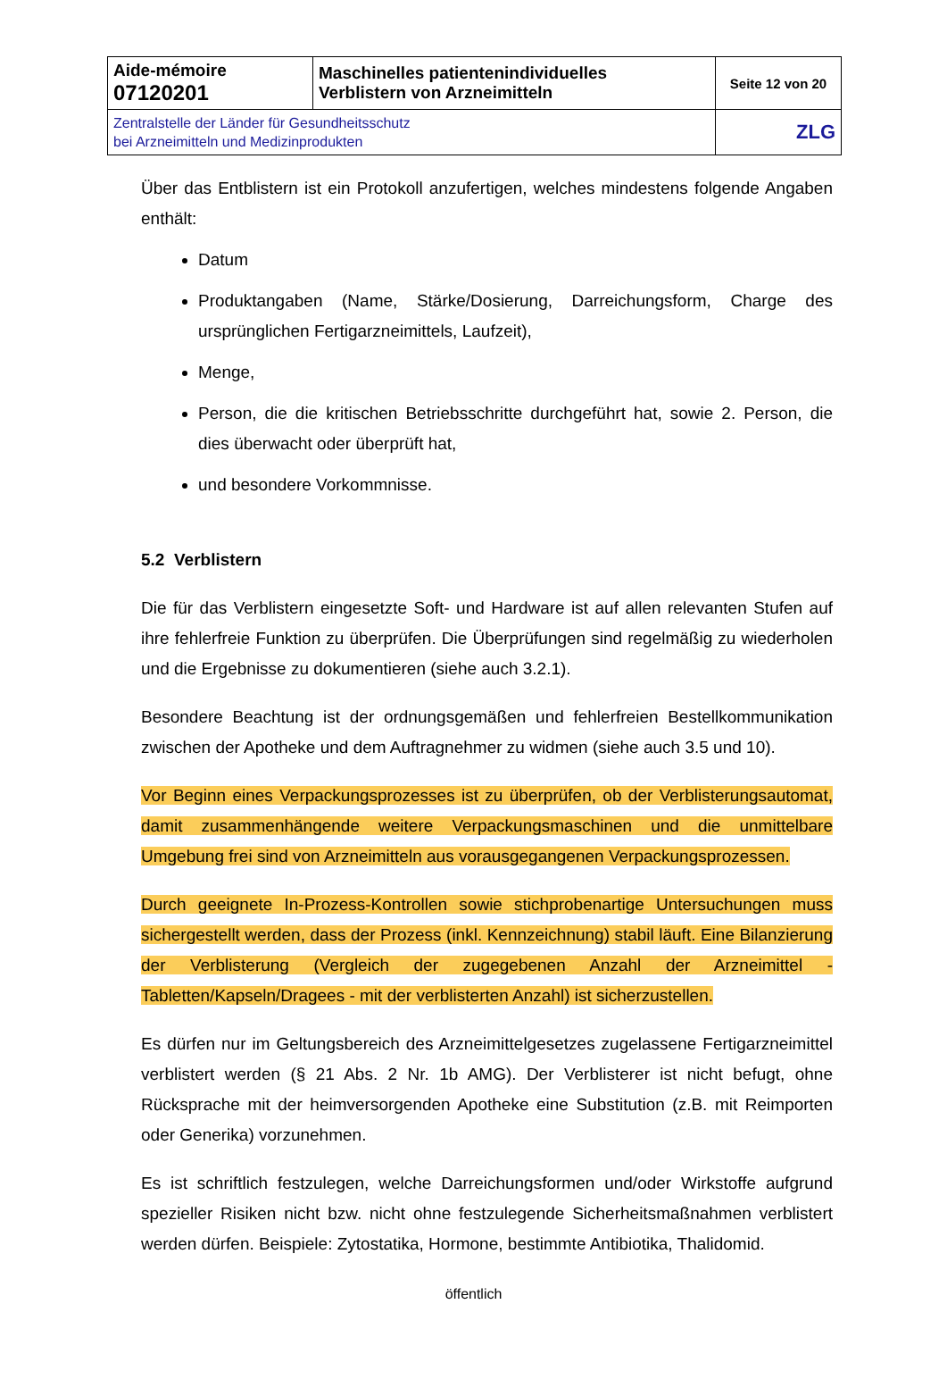| Aide-mémoire 07120201 | Maschinelles patientenindividuelles Verblistern von Arzneimitteln | Seite 12 von 20 |
| Zentralstelle der Länder für Gesundheitsschutz bei Arzneimitteln und Medizinprodukten | | ZLG |
Über das Entblistern ist ein Protokoll anzufertigen, welches mindestens folgende Angaben enthält:
Datum
Produktangaben (Name, Stärke/Dosierung, Darreichungsform, Charge des ursprünglichen Fertigarzneimittels, Laufzeit),
Menge,
Person, die die kritischen Betriebsschritte durchgeführt hat, sowie 2. Person, die dies überwacht oder überprüft hat,
und besondere Vorkommnisse.
5.2 Verblistern
Die für das Verblistern eingesetzte Soft- und Hardware ist auf allen relevanten Stufen auf ihre fehlerfreie Funktion zu überprüfen. Die Überprüfungen sind regelmäßig zu wiederholen und die Ergebnisse zu dokumentieren (siehe auch 3.2.1).
Besondere Beachtung ist der ordnungsgemäßen und fehlerfreien Bestellkommunikation zwischen der Apotheke und dem Auftragnehmer zu widmen (siehe auch 3.5 und 10).
Vor Beginn eines Verpackungsprozesses ist zu überprüfen, ob der Verblisterungsautomat, damit zusammenhängende weitere Verpackungsmaschinen und die unmittelbare Umgebung frei sind von Arzneimitteln aus vorausgegangenen Verpackungsprozessen.
Durch geeignete In-Prozess-Kontrollen sowie stichprobenartige Untersuchungen muss sichergestellt werden, dass der Prozess (inkl. Kennzeichnung) stabil läuft. Eine Bilanzierung der Verblisterung (Vergleich der zugegebenen Anzahl der Arzneimittel - Tabletten/Kapseln/Dragees - mit der verblisterten Anzahl) ist sicherzustellen.
Es dürfen nur im Geltungsbereich des Arzneimittelgesetzes zugelassene Fertigarzneimittel verblistert werden (§ 21 Abs. 2 Nr. 1b AMG). Der Verblisterer ist nicht befugt, ohne Rücksprache mit der heimversorgenden Apotheke eine Substitution (z.B. mit Reimporten oder Generika) vorzunehmen.
Es ist schriftlich festzulegen, welche Darreichungsformen und/oder Wirkstoffe aufgrund spezieller Risiken nicht bzw. nicht ohne festzulegende Sicherheitsmaßnahmen verblistert werden dürfen. Beispiele: Zytostatika, Hormone, bestimmte Antibiotika, Thalidomid.
öffentlich